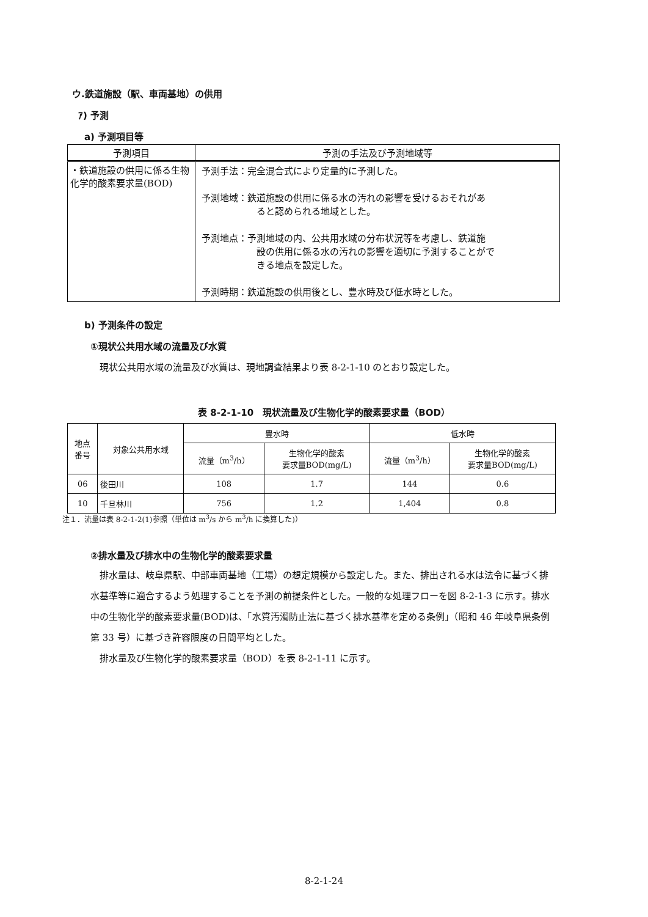ウ.鉄道施設（駅、車両基地）の供用
ｱ) 予測
a) 予測項目等
| 予測項目 | 予測の手法及び予測地域等 |
| --- | --- |
| ・鉄道施設の供用に係る生物化学的酸素要求量(BOD) | 予測手法：完全混合式により定量的に予測した。 予測地域：鉄道施設の供用に係る水の汚れの影響を受けるおそれがあ ると認められる地域とした。 予測地点：予測地域の内、公共用水域の分布状況等を考慮し、鉄道施 設の供用に係る水の汚れの影響を適切に予測することがで きる地点を設定した。 予測時期：鉄道施設の供用後とし、豊水時及び低水時とした。 |
b) 予測条件の設定
①現状公共用水域の流量及び水質
　現状公共用水域の流量及び水質は、現地調査結果より表 8-2-1-10 のとおり設定した。
表 8-2-1-10　現状流量及び生物化学的酸素要求量（BOD）
| 地点 番号 | 対象公共用水域 | 豊水時 | | 低水時 | |
| --- | --- | --- | --- | --- | --- |
| | | 流量（m<sup>3</sup>/h） | 生物化学的酸素 要求量BOD(mg/L) | 流量（m<sup>3</sup>/h） | 生物化学的酸素 要求量BOD(mg/L) |
| 06 | 後田川 | 108 | 1.7 | 144 | 0.6 |
| 10 | 千旦林川 | 756 | 1.2 | 1,404 | 0.8 |
注１．流量は表 8-2-1-2(1)参照（単位は m<sup>3</sup>/s から m<sup>3</sup>/h に換算した)）
②排水量及び排水中の生物化学的酸素要求量
　排水量は、岐阜県駅、中部車両基地（工場）の想定規模から設定した。また、排出される水は法令に基づく排水基準等に適合するよう処理することを予測の前提条件とした。一般的な処理フローを図 8-2-1-3 に示す。排水中の生物化学的酸素要求量(BOD)は、「水質汚濁防止法に基づく排水基準を定める条例」（昭和 46 年岐阜県条例第 33 号）に基づき許容限度の日間平均とした。
　排水量及び生物化学的酸素要求量（BOD）を表 8-2-1-11 に示す。
8-2-1-24